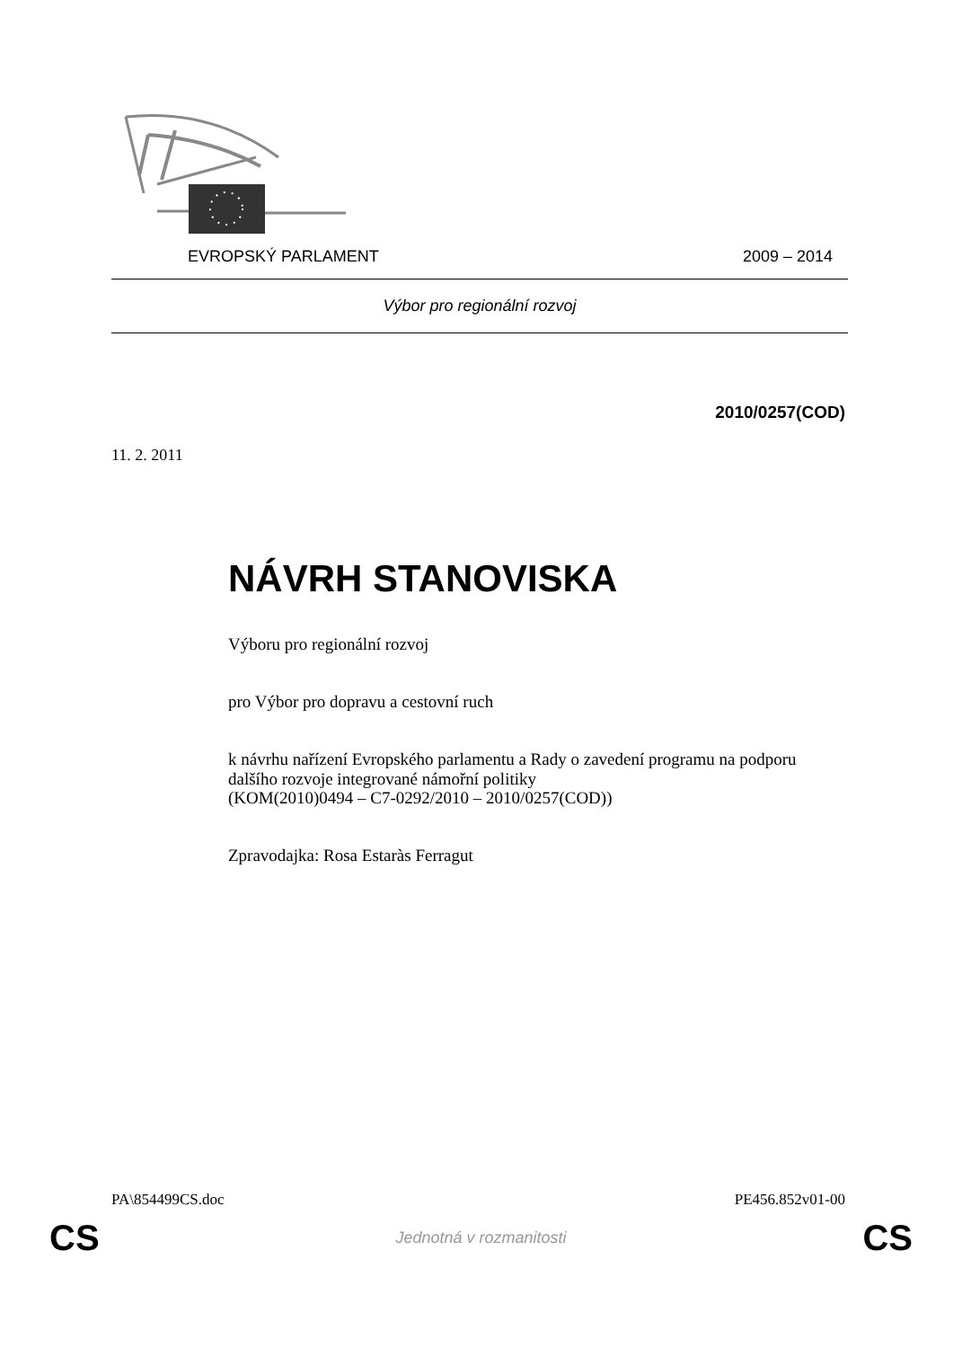EVROPSKÝ PARLAMENT 2009 – 2014
Výbor pro regionální rozvoj
2010/0257(COD)
11. 2. 2011
NÁVRH STANOVISKA
Výboru pro regionální rozvoj
pro Výbor pro dopravu a cestovní ruch
k návrhu nařízení Evropského parlamentu a Rady o zavedení programu na podporu dalšího rozvoje integrované námořní politiky
(KOM(2010)0494 – C7-0292/2010 – 2010/0257(COD))
Zpravodajka: Rosa Estaràs Ferragut
PA\854499CS.doc PE456.852v01-00
CS Jednotná v rozmanitosti CS